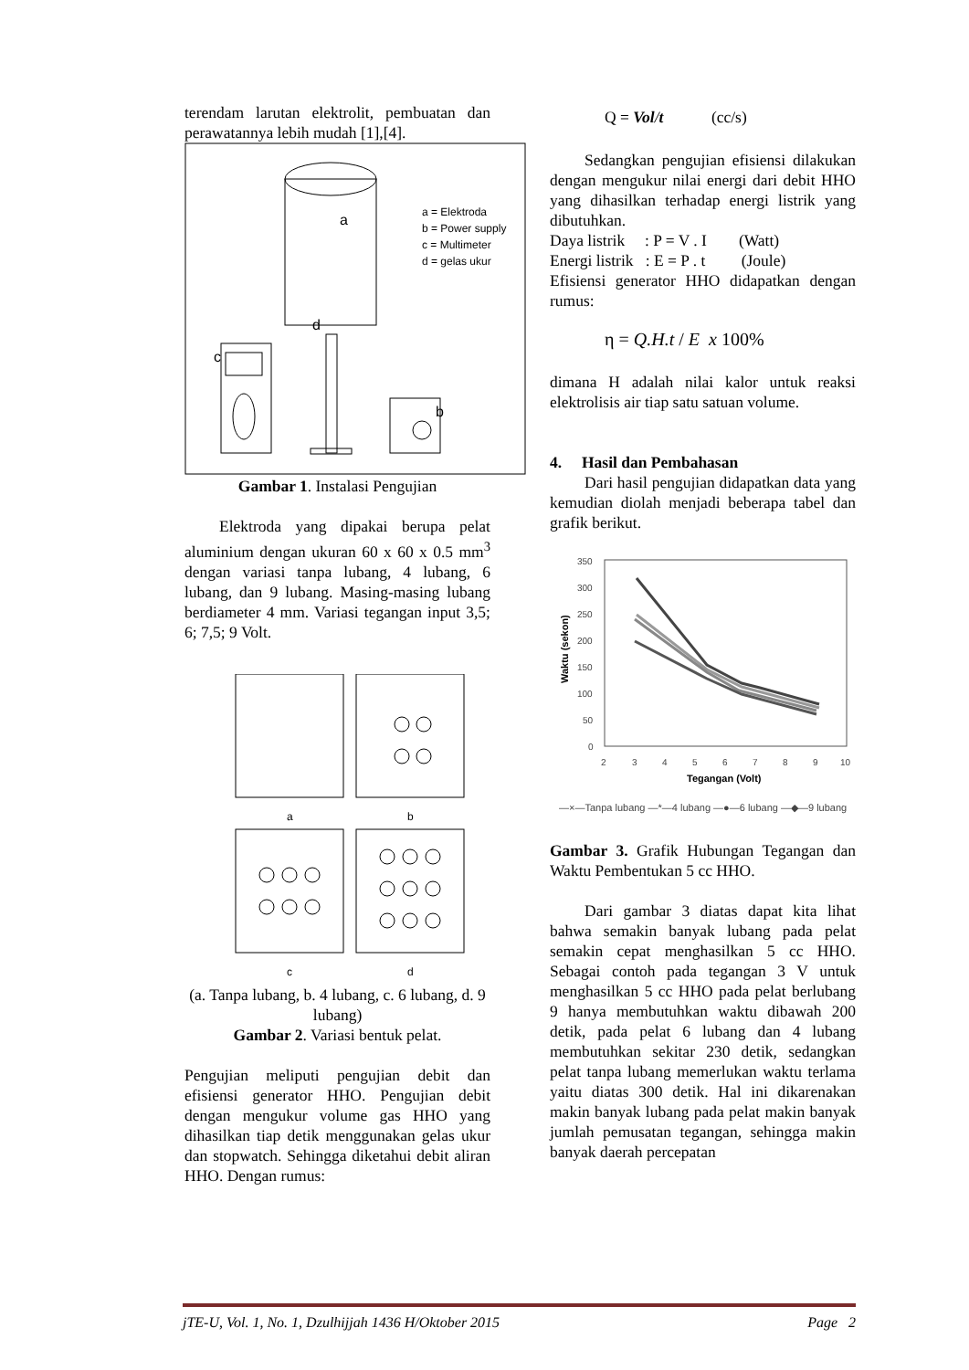terendam larutan elektrolit, pembuatan dan perawatannya lebih mudah [1],[4].
a
b
c
d
a = Elektroda
b = Power supply
c = Multimeter
d = gelas ukur
Gambar 1. Instalasi Pengujian
Elektroda yang dipakai berupa pelat aluminium dengan ukuran 60 x 60 x 0.5 mm<sup>3</sup> dengan variasi tanpa lubang, 4 lubang, 6 lubang, dan 9 lubang. Masing-masing lubang berdiameter 4 mm. Variasi tegangan input 3,5; 6; 7,5; 9 Volt.
a
b
c
d
(a. Tanpa lubang, b. 4 lubang, c. 6 lubang, d. 9 lubang)
Gambar 2. Variasi bentuk pelat.
Pengujian meliputi pengujian debit dan efisiensi generator HHO. Pengujian debit dengan mengukur volume gas HHO yang dihasilkan tiap detik menggunakan gelas ukur dan stopwatch. Sehingga diketahui debit aliran HHO. Dengan rumus:
Q = Vol/t (cc/s)
Sedangkan pengujian efisiensi dilakukan dengan mengukur nilai energi dari debit HHO yang dihasilkan terhadap energi listrik yang dibutuhkan.
Daya listrik : P = V . I (Watt)
Energi listrik : E = P . t (Joule)
Efisiensi generator HHO didapatkan dengan rumus:
η = Q.H.t / E x 100%
dimana H adalah nilai kalor untuk reaksi elektrolisis air tiap satu satuan volume.
4. Hasil dan Pembahasan
Dari hasil pengujian didapatkan data yang kemudian diolah menjadi beberapa tabel dan grafik berikut.
350
300
250
200
150
100
50
0
2
3
4
5
6
7
8
9
10
Tegangan (Volt)
Waktu (sekon)
—×—Tanpa lubang —*—4 lubang —●—6 lubang —◆—9 lubang
Gambar 3. Grafik Hubungan Tegangan dan Waktu Pembentukan 5 cc HHO.
Dari gambar 3 diatas dapat kita lihat bahwa semakin banyak lubang pada pelat semakin cepat menghasilkan 5 cc HHO. Sebagai contoh pada tegangan 3 V untuk menghasilkan 5 cc HHO pada pelat berlubang 9 hanya membutuhkan waktu dibawah 200 detik, pada pelat 6 lubang dan 4 lubang membutuhkan sekitar 230 detik, sedangkan pelat tanpa lubang memerlukan waktu terlama yaitu diatas 300 detik. Hal ini dikarenakan makin banyak lubang pada pelat makin banyak jumlah pemusatan tegangan, sehingga makin banyak daerah percepatan
jTE-U, Vol. 1, No. 1, Dzulhijjah 1436 H/Oktober 2015 Page 2